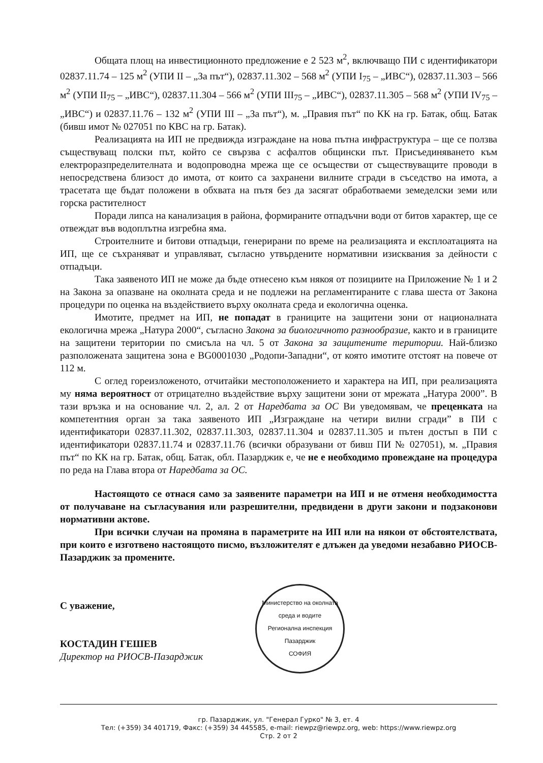Общата площ на инвестиционното предложение е 2 523 м<sup>2</sup>, включващо ПИ с идентификатори 02837.11.74 – 125 м<sup>2</sup> (УПИ II – „За път“), 02837.11.302 – 568 м<sup>2</sup> (УПИ I<sub>75</sub> – „ИВС“), 02837.11.303 – 566 м<sup>2</sup> (УПИ II<sub>75</sub> – „ИВС“), 02837.11.304 – 566 м<sup>2</sup> (УПИ III<sub>75</sub> – „ИВС“), 02837.11.305 – 568 м<sup>2</sup> (УПИ IV<sub>75</sub> – „ИВС“) и 02837.11.76 – 132 м<sup>2</sup> (УПИ III – „За път“), м. „Правия път“ по КК на гр. Батак, общ. Батак (бивш имот № 027051 по КВС на гр. Батак).
Реализацията на ИП не предвижда изграждане на нова пътна инфраструктура – ще се ползва съществуващ полски път, който се свързва с асфалтов общински път. Присъединяването към електроразпределителната и водопроводна мрежа ще се осъществи от съществуващите проводи в непосредствена близост до имота, от които са захранени вилните сгради в съседство на имота, а трасетата ще бъдат положени в обхвата на пътя без да засягат обработваеми земеделски земи или горска растителност
Поради липса на канализация в района, формираните отпадъчни води от битов характер, ще се отвеждат във водоплътна изгребна яма.
Строителните и битови отпадъци, генерирани по време на реализацията и експлоатацията на ИП, ще се съхраняват и управляват, съгласно утвърдените нормативни изисквания за дейности с отпадъци.
Така заявеното ИП не може да бъде отнесено към някоя от позициите на Приложение № 1 и 2 на Закона за опазване на околната среда и не подлежи на регламентираните с глава шеста от Закона процедури по оценка на въздействието върху околната среда и екологична оценка.
Имотите, предмет на ИП, не попадат в границите на защитени зони от националната екологична мрежа „Натура 2000“, съгласно Закона за биологичното разнообразие, както и в границите на защитени територии по смисъла на чл. 5 от Закона за защитените територии. Най-близко разположената защитена зона е BG0001030 „Родопи-Западни“, от която имотите отстоят на повече от 112 м.
С оглед гореизложеното, отчитайки местоположението и характера на ИП, при реализацията му няма вероятност от отрицателно въздействие върху защитени зони от мрежата „Натура 2000”. В тази връзка и на основание чл. 2, ал. 2 от Наредбата за ОС Ви уведомявам, че преценката на компетентния орган за така заявеното ИП „Изграждане на четири вилни сгради” в ПИ с идентификатори 02837.11.302, 02837.11.303, 02837.11.304 и 02837.11.305 и пътен достъп в ПИ с идентификатори 02837.11.74 и 02837.11.76 (всички образувани от бивш ПИ № 027051), м. „Правия път“ по КК на гр. Батак, общ. Батак, обл. Пазарджик е, че не е необходимо провеждане на процедура по реда на Глава втора от Наредбата за ОС.
Настоящото се отнася само за заявените параметри на ИП и не отменя необходимостта от получаване на съгласувания или разрешителни, предвидени в други закони и подзаконови нормативни актове.
При всички случаи на промяна в параметрите на ИП или на някои от обстоятелствата, при които е изготвено настоящото писмо, възложителят е длъжен да уведоми незабавно РИОСВ-Пазарджик за промените.
С уважение,
КОСТАДИН ГЕШЕВ
Директор на РИОСВ-Пазарджик
Министерство на околната среда и водите
Регионална инспекция Пазарджик
СОФИЯ
гр. Пазарджик, ул. "Генерал Гурко" № 3, ет. 4
Тел: (+359) 34 401719, Факс: (+359) 34 445585, e-mail: riewpz@riewpz.org, web: https://www.riewpz.org
Стр. 2 от 2